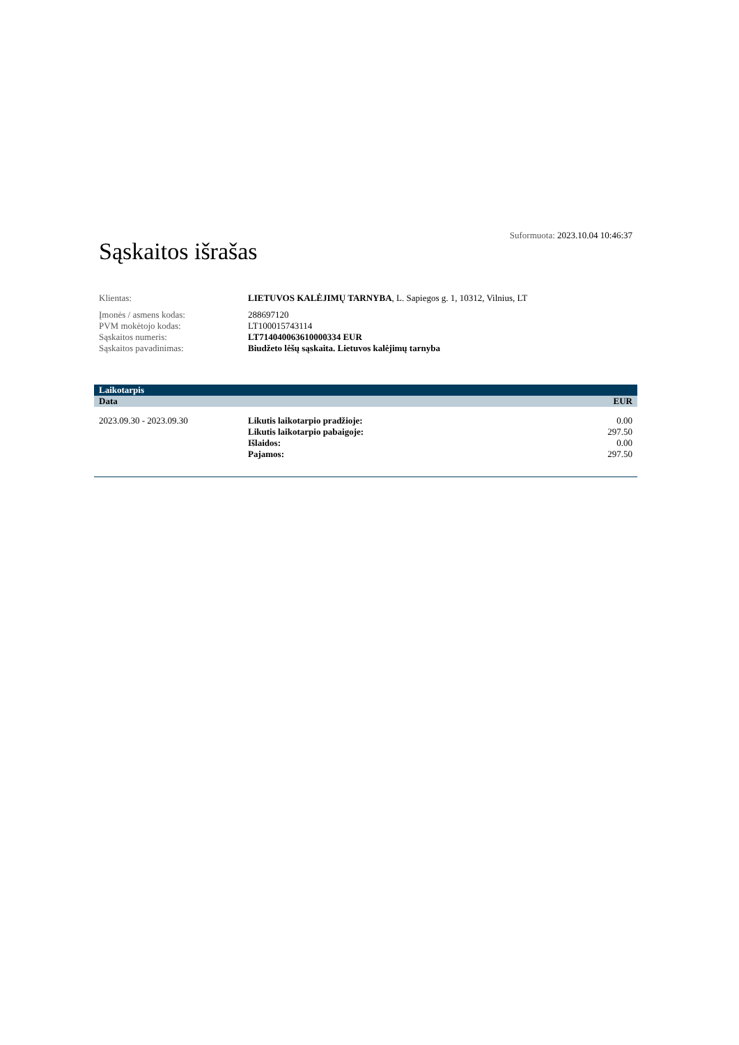Sąskaitos išrašas
Suformuota: 2023.10.04 10:46:37
| Klientas: | LIETUVOS KALĖJIMŲ TARNYBA , L. Sapiegos g. 1, 10312, Vilnius, LT |
| Įmonės / asmens kodas: | 288697120 |
| PVM mokėtojo kodas: | LT100015743114 |
| Sąskaitos numeris: | LT714040063610000334 EUR |
| Sąskaitos pavadinimas: | Biudžeto lėšų sąskaita. Lietuvos kalėjimų tarnyba |
| Laikotarpis | | |
| --- | --- | --- |
| Data | | EUR |
| 2023.09.30 - 2023.09.30 | Likutis laikotarpio pradžioje: | 0.00 |
| | Likutis laikotarpio pabaigoje: | 297.50 |
| | Išlaidos: | 0.00 |
| | Pajamos: | 297.50 |